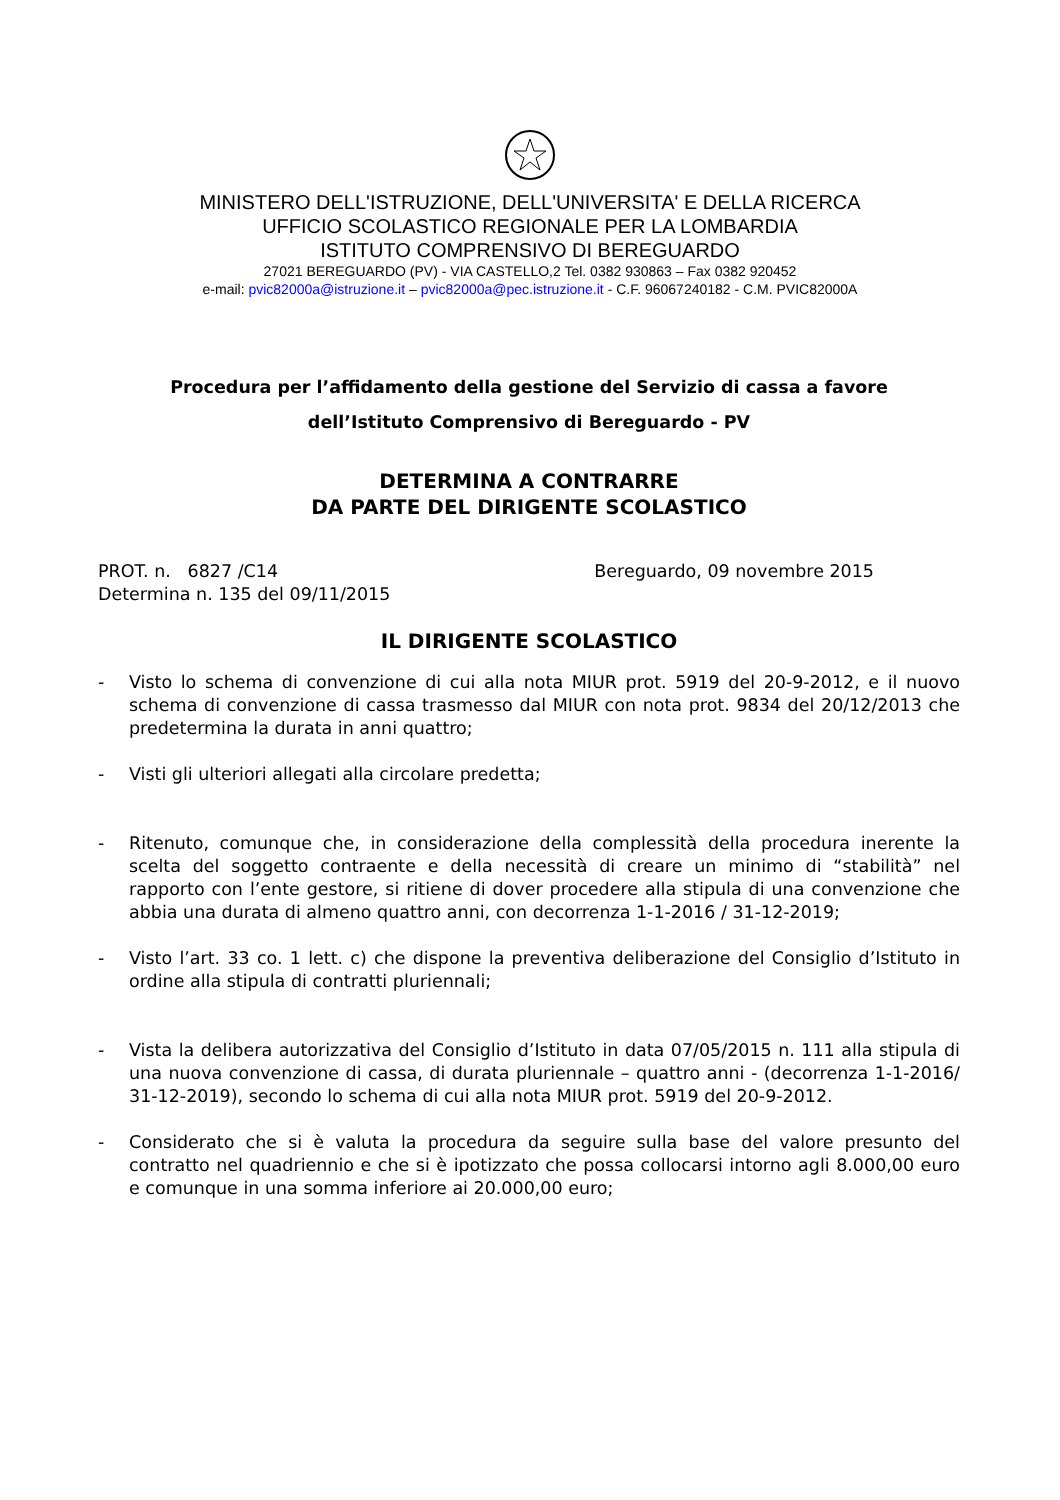MINISTERO DELL'ISTRUZIONE, DELL'UNIVERSITA' E DELLA RICERCA
UFFICIO SCOLASTICO REGIONALE PER LA LOMBARDIA
ISTITUTO COMPRENSIVO DI BEREGUARDO
27021 BEREGUARDO (PV) - VIA CASTELLO,2 Tel. 0382 930863 – Fax 0382 920452
e-mail: pvic82000a@istruzione.it – pvic82000a@pec.istruzione.it - C.F. 96067240182 - C.M. PVIC82000A
Procedura per l’affidamento della gestione del Servizio di cassa a favore
dell’Istituto Comprensivo di Bereguardo - PV
DETERMINA A CONTRARRE
DA PARTE DEL DIRIGENTE SCOLASTICO
PROT. n. 6827 /C14
Determina n. 135 del 09/11/2015
Bereguardo, 09 novembre 2015
IL DIRIGENTE SCOLASTICO
- Visto lo schema di convenzione di cui alla nota MIUR prot. 5919 del 20-9-2012, e il nuovo schema di convenzione di cassa trasmesso dal MIUR con nota prot. 9834 del 20/12/2013 che predetermina la durata in anni quattro;
- Visti gli ulteriori allegati alla circolare predetta;
- Ritenuto, comunque che, in considerazione della complessità della procedura inerente la scelta del soggetto contraente e della necessità di creare un minimo di “stabilità” nel rapporto con l’ente gestore, si ritiene di dover procedere alla stipula di una convenzione che abbia una durata di almeno quattro anni, con decorrenza 1-1-2016 / 31-12-2019;
- Visto l’art. 33 co. 1 lett. c) che dispone la preventiva deliberazione del Consiglio d’Istituto in ordine alla stipula di contratti pluriennali;
- Vista la delibera autorizzativa del Consiglio d’Istituto in data 07/05/2015 n. 111 alla stipula di una nuova convenzione di cassa, di durata pluriennale – quattro anni - (decorrenza 1-1-2016/ 31-12-2019), secondo lo schema di cui alla nota MIUR prot. 5919 del 20-9-2012.
- Considerato che si è valuta la procedura da seguire sulla base del valore presunto del contratto nel quadriennio e che si è ipotizzato che possa collocarsi intorno agli 8.000,00 euro e comunque in una somma inferiore ai 20.000,00 euro;